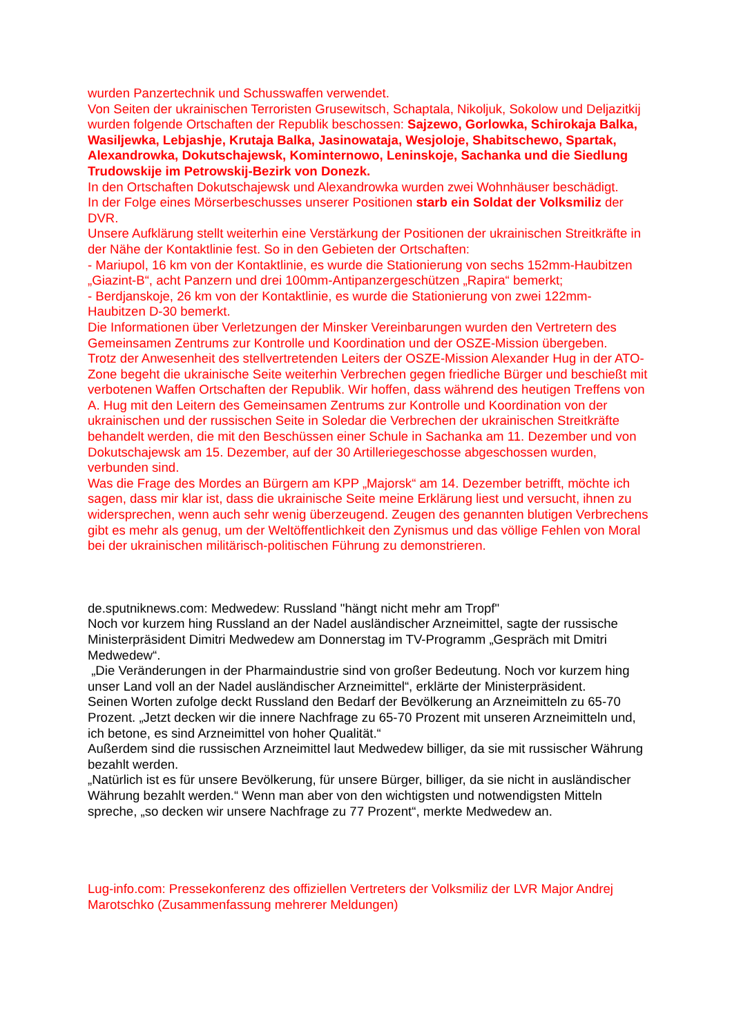wurden Panzertechnik und Schusswaffen verwendet.
Von Seiten der ukrainischen Terroristen Grusewitsch, Schaptala, Nikoljuk, Sokolow und Deljazitkij wurden folgende Ortschaften der Republik beschossen: Sajzewo, Gorlowka, Schirokaja Balka, Wasiljewka, Lebjashje, Krutaja Balka, Jasinowataja, Wesjoloje, Shabitschewo, Spartak, Alexandrowka, Dokutschajewsk, Kominternowo, Leninskoje, Sachanka und die Siedlung Trudowskije im Petrowskij-Bezirk von Donezk.
In den Ortschaften Dokutschajewsk und Alexandrowka wurden zwei Wohnhäuser beschädigt.
In der Folge eines Mörserbeschusses unserer Positionen starb ein Soldat der Volksmiliz der DVR.
Unsere Aufklärung stellt weiterhin eine Verstärkung der Positionen der ukrainischen Streitkräfte in der Nähe der Kontaktlinie fest. So in den Gebieten der Ortschaften:
- Mariupol, 16 km von der Kontaktlinie, es wurde die Stationierung von sechs 152mm-Haubitzen „Giazint-B“, acht Panzern und drei 100mm-Antipanzergeschützen „Rapira“ bemerkt;
- Berdjanskoje, 26 km von der Kontaktlinie, es wurde die Stationierung von zwei 122mm-Haubitzen D-30 bemerkt.
Die Informationen über Verletzungen der Minsker Vereinbarungen wurden den Vertretern des Gemeinsamen Zentrums zur Kontrolle und Koordination und der OSZE-Mission übergeben.
Trotz der Anwesenheit des stellvertretenden Leiters der OSZE-Mission Alexander Hug in der ATO-Zone begeht die ukrainische Seite weiterhin Verbrechen gegen friedliche Bürger und beschießt mit verbotenen Waffen Ortschaften der Republik. Wir hoffen, dass während des heutigen Treffens von A. Hug mit den Leitern des Gemeinsamen Zentrums zur Kontrolle und Koordination von der ukrainischen und der russischen Seite in Soledar die Verbrechen der ukrainischen Streitkräfte behandelt werden, die mit den Beschüssen einer Schule in Sachanka am 11. Dezember und von Dokutschajewsk am 15. Dezember, auf der 30 Artilleriegeschosse abgeschossen wurden, verbunden sind.
Was die Frage des Mordes an Bürgern am KPP „Majorsk“ am 14. Dezember betrifft, möchte ich sagen, dass mir klar ist, dass die ukrainische Seite meine Erklärung liest und versucht, ihnen zu widersprechen, wenn auch sehr wenig überzeugend. Zeugen des genannten blutigen Verbrechens gibt es mehr als genug, um der Weltöffentlichkeit den Zynismus und das völlige Fehlen von Moral bei der ukrainischen militärisch-politischen Führung zu demonstrieren.
de.sputniknews.com: Medwedew: Russland "hängt nicht mehr am Tropf"
Noch vor kurzem hing Russland an der Nadel ausländischer Arzneimittel, sagte der russische Ministerpräsident Dimitri Medwedew am Donnerstag im TV-Programm „Gespräch mit Dmitri Medwedew“.
„Die Veränderungen in der Pharmaindustrie sind von großer Bedeutung. Noch vor kurzem hing unser Land voll an der Nadel ausländischer Arzneimittel“, erklärte der Ministerpräsident.
Seinen Worten zufolge deckt Russland den Bedarf der Bevölkerung an Arzneimitteln zu 65-70 Prozent. „Jetzt decken wir die innere Nachfrage zu 65-70 Prozent mit unseren Arzneimitteln und, ich betone, es sind Arzneimittel von hoher Qualität.“
Außerdem sind die russischen Arzneimittel laut Medwedew billiger, da sie mit russischer Währung bezahlt werden.
„Natürlich ist es für unsere Bevölkerung, für unsere Bürger, billiger, da sie nicht in ausländischer Währung bezahlt werden.“ Wenn man aber von den wichtigsten und notwendigsten Mitteln spreche, „so decken wir unsere Nachfrage zu 77 Prozent“, merkte Medwedew an.
Lug-info.com: Pressekonferenz des offiziellen Vertreters der Volksmiliz der LVR Major Andrej Marotschko (Zusammenfassung mehrerer Meldungen)